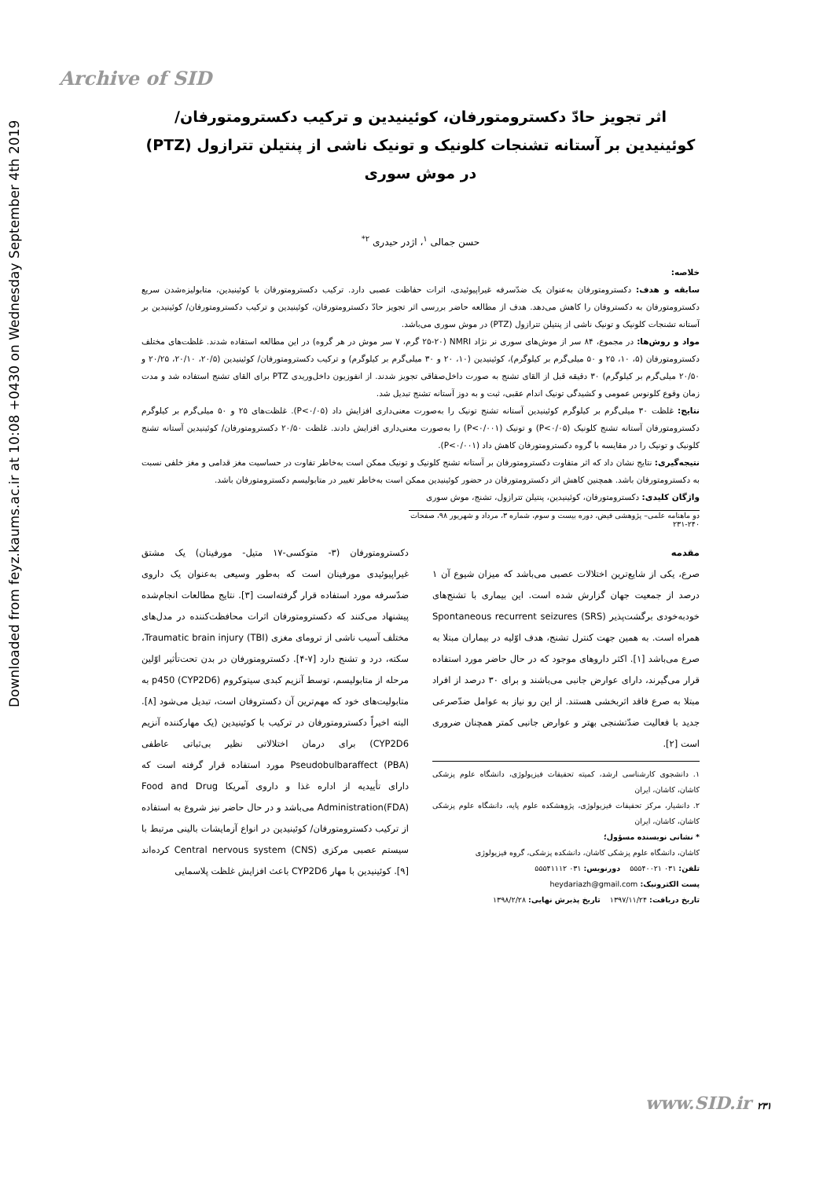Downloaded from feyz.kaums.ac.ir at 10:08 +0430 on Wednesday September 4th 2019
Archive of SID
اثر تجویز حادّ دکسترومتورفان، کوئینیدین و ترکیب دکسترومتورفان/ کوئینیدین بر آستانه تشنجات کلونیک و تونیک ناشی از پنتیلن تترازول (PTZ) در موش سوری
حسن جمالی <sup>۱</sup>، اژدر حیدری <sup>۲*</sup>
خلاصه:
سابقه و هدف: دکسترومتورفان به‌عنوان یک ضدّسرفه غیراپیوئیدی، اثرات حفاظت عصبی دارد. ترکیب دکسترومتورفان با کوئینیدین، متابولیزه‌شدن سریع دکسترومتورفان به دکستروفان را کاهش می‌دهد. هدف از مطالعه حاضر بررسی اثر تجویز حادّ دکسترومتورفان، کوئینیدین و ترکیب دکسترومتورفان/ کوئینیدین بر آستانه تشنجات کلونیک و تونیک ناشی از پنتیلن تترازول (PTZ) در موش سوری می‌باشد.
مواد و روش‌ها: در مجموع، ۸۴ سر از موش‌های سوری نر نژاد NMRI (۲۵-۲۰ گرم، ۷ سر موش در هر گروه) در این مطالعه استفاده شدند. غلظت‌های مختلف دکسترومتورفان (۵، ۱۰، ۲۵ و ۵۰ میلی‌گرم بر کیلوگرم)، کوئینیدین (۱۰، ۲۰ و ۳۰ میلی‌گرم بر کیلوگرم) و ترکیب دکسترومتورفان/ کوئینیدین (۲۰/۵، ۲۰/۱۰، ۲۰/۲۵ و ۲۰/۵۰ میلی‌گرم بر کیلوگرم) ۳۰ دقیقه قبل از القای تشنج به صورت داخل‌صفاقی تجویز شدند. از انفوزیون داخل‌وریدی PTZ برای القای تشنج استفاده شد و مدت زمان وقوع کلونوس عمومی و کشیدگی تونیک اندام عقبی، ثبت و به دوز آستانه تشنج تبدیل شد.
نتایج: غلظت ۳۰ میلی‌گرم بر کیلوگرم کوئینیدین آستانه تشنج تونیک را به‌صورت معنی‌داری افزایش داد (P<۰/۰۵). غلظت‌های ۲۵ و ۵۰ میلی‌گرم بر کیلوگرم دکسترومتورفان آستانه تشنج کلونیک (P<۰/۰۵) و تونیک (P<۰/۰۰۱) را به‌صورت معنی‌داری افزایش دادند. غلظت ۲۰/۵۰ دکسترومتورفان/ کوئینیدین آستانه تشنج کلونیک و تونیک را در مقایسه با گروه دکسترومتورفان کاهش داد (P<۰/۰۰۱).
نتیجه‌گیری: نتایج نشان داد که اثر متفاوت دکسترومتورفان بر آستانه تشنج کلونیک و تونیک ممکن است به‌خاطر تفاوت در حساسیت مغز قدامی و مغز خلفی نسبت به دکسترومتورفان باشد. همچنین کاهش اثر دکسترومتورفان در حضور کوئینیدین ممکن است به‌خاطر تغییر در متابولیسم دکسترومتورفان باشد.
واژگان کلیدی: دکسترومتورفان، کوئینیدین، پنتیلن تترازول، تشنج، موش سوری
دو ماهنامه علمی– پژوهشی فیض، دوره بیست و سوم، شماره ۳، مرداد و شهریور ۹۸، صفحات ۲۴۰-۲۳۱
مقدمه
صرع، یکی از شایع‌ترین اختلالات عصبی می‌باشد که میزان شیوع آن ۱ درصد از جمعیت جهان گزارش شده است. این بیماری با تشنج‌های خودبه‌خودی برگشت‌پذیر (SRS) Spontaneous recurrent seizures همراه است. به همین جهت کنترل تشنج، هدف اوّلیه در بیماران مبتلا به صرع می‌باشد [۱]. اکثر داروهای موجود که در حال حاضر مورد استفاده قرار می‌گیرند، دارای عوارض جانبی می‌باشند و برای ۳۰ درصد از افراد مبتلا به صرع فاقد اثربخشی هستند. از این رو نیاز به عوامل ضدّصرعی جدید با فعالیت ضدّتشنجی بهتر و عوارض جانبی کمتر همچنان ضروری است [۲].
۱. دانشجوی کارشناسی ارشد، کمیته تحقیقات فیزیولوژی، دانشگاه علوم پزشکی کاشان، کاشان، ایران
۲. دانشیار، مرکز تحقیقات فیزیولوژی، پژوهشکده علوم پایه، دانشگاه علوم پزشکی کاشان، کاشان، ایران
* نشانی نویسنده مسؤول؛
کاشان، دانشگاه علوم پزشکی کاشان، دانشکده پزشکی، گروه فیزیولوژی
تلفن: ۰۳۱ ۵۵۵۴۰۰۲۱ دورنویس: ۰۳۱ ۵۵۵۴۱۱۱۲
پست الکترونیک: heydariazh@gmail.com
تاریخ دریافت: ۱۳۹۷/۱۱/۲۴ تاریخ پذیرش نهایی: ۱۳۹۸/۲/۲۸
دکسترومتورفان (۳- متوکسی-۱۷ متیل- مورفینان) یک مشتق غیراپیوئیدی مورفینان است که به‌طور وسیعی به‌عنوان یک داروی ضدّسرفه مورد استفاده قرار گرفته‌است [۳]. نتایج مطالعات انجام‌شده پیشنهاد می‌کنند که دکسترومتورفان اثرات محافظت‌کننده در مدل‌های مختلف آسیب ناشی از ترومای مغزی Traumatic brain injury (TBI)، سکته، درد و تشنج دارد [۷-۴]. دکسترومتورفان در بدن تحت‌تأثیر اوّلین مرحله از متابولیسم، توسط آنزیم کبدی سیتوکروم p450 (CYP2D6) به متابولیت‌های خود که مهم‌ترین آن دکستروفان است، تبدیل می‌شود [۸]. البته اخیراً دکسترومتورفان در ترکیب با کوئینیدین (یک مهارکننده آنزیم CYP2D6) برای درمان اختلالاتی نظیر بی‌ثباتی عاطفی Pseudobulbaraffect (PBA) مورد استفاده قرار گرفته است که دارای تأییدیه از اداره غذا و داروی آمریکا Food and Drug Administration(FDA) می‌باشد و در حال حاضر نیز شروع به استفاده از ترکیب دکسترومتورفان/ کوئینیدین در انواع آزمایشات بالینی مرتبط با سیستم عصبی مرکزی Central nervous system (CNS) کرده‌اند [۹]. کوئینیدین با مهار CYP2D6 باعث افزایش غلظت پلاسمایی
www.SID.ir ۲۳۱